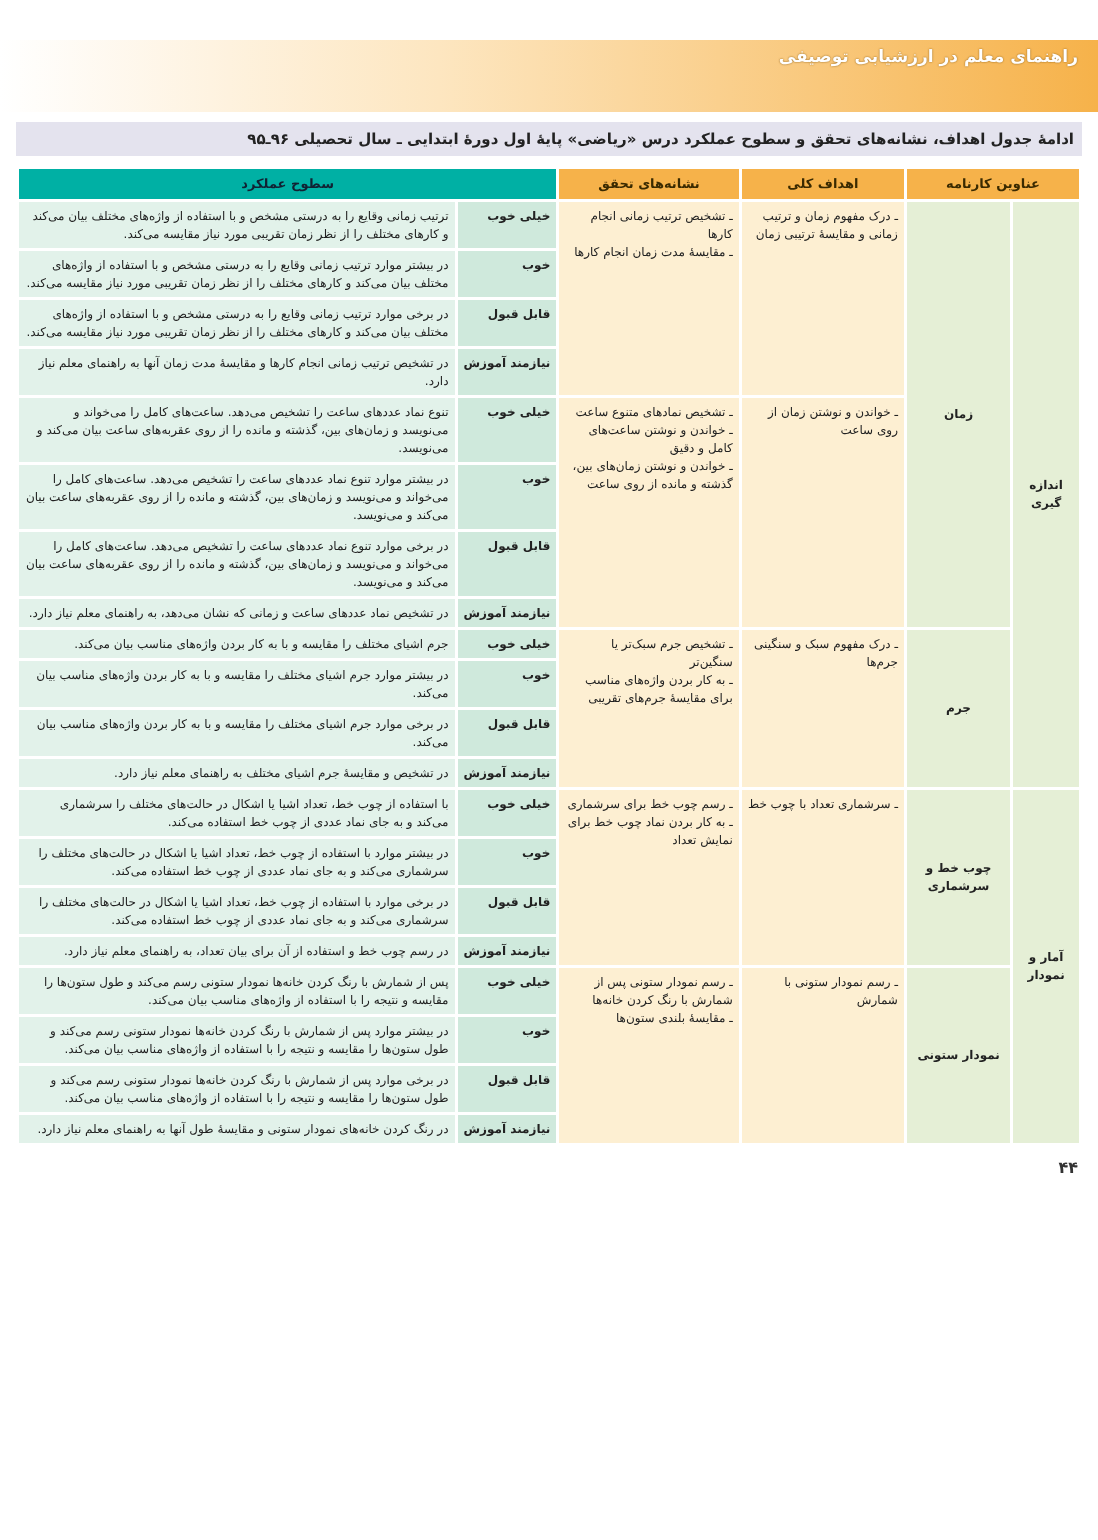راهنمای معلم در ارزشیابی توصیفی
ادامهٔ جدول اهداف، نشانه‌های تحقق و سطوح عملکرد درس «ریاضی» پایهٔ اول دورهٔ ابتدایی ـ سال تحصیلی ۹۶ـ۹۵
| عناوین کارنامه | | اهداف کلی | نشانه‌های تحقق | سطوح عملکرد | |
| --- | --- | --- | --- | --- | --- |
| اندازه گیری | زمان | ـ درک مفهوم زمان و ترتیب زمانی و مقایسهٔ ترتیبی زمان | ـ تشخیص ترتیب زمانی انجام کارها ـ مقایسهٔ مدت زمان انجام کارها | خیلی خوب | ترتیب زمانی وقایع را به درستی مشخص و با استفاده از واژه‌های مختلف بیان می‌کند و کارهای مختلف را از نظر زمان تقریبی مورد نیاز مقایسه می‌کند. |
| | | | | خوب | در بیشتر موارد ترتیب زمانی وقایع را به درستی مشخص و با استفاده از واژه‌های مختلف بیان می‌کند و کارهای مختلف را از نظر زمان تقریبی مورد نیاز مقایسه می‌کند. |
| | | | | قابل قبول | در برخی موارد ترتیب زمانی وقایع را به درستی مشخص و با استفاده از واژه‌های مختلف بیان می‌کند و کارهای مختلف را از نظر زمان تقریبی مورد نیاز مقایسه می‌کند. |
| | | | | نیازمند آموزش | در تشخیص ترتیب زمانی انجام کارها و مقایسهٔ مدت زمان آنها به راهنمای معلم نیاز دارد. |
| | | ـ خواندن و نوشتن زمان از روی ساعت | ـ تشخیص نمادهای متنوع ساعت ـ خواندن و نوشتن ساعت‌های کامل و دقیق ـ خواندن و نوشتن زمان‌های بین، گذشته و مانده از روی ساعت | خیلی خوب | تنوع نماد عددهای ساعت را تشخیص می‌دهد. ساعت‌های کامل را می‌خواند و می‌نویسد و زمان‌های بین، گذشته و مانده را از روی عقربه‌های ساعت بیان می‌کند و می‌نویسد. |
| | | | | خوب | در بیشتر موارد تنوع نماد عددهای ساعت را تشخیص می‌دهد. ساعت‌های کامل را می‌خواند و می‌نویسد و زمان‌های بین، گذشته و مانده را از روی عقربه‌های ساعت بیان می‌کند و می‌نویسد. |
| | | | | قابل قبول | در برخی موارد تنوع نماد عددهای ساعت را تشخیص می‌دهد. ساعت‌های کامل را می‌خواند و می‌نویسد و زمان‌های بین، گذشته و مانده را از روی عقربه‌های ساعت بیان می‌کند و می‌نویسد. |
| | | | | نیازمند آموزش | در تشخیص نماد عددهای ساعت و زمانی که نشان می‌دهد، به راهنمای معلم نیاز دارد. |
| | جرم | ـ درک مفهوم سبک و سنگینی جرم‌ها | ـ تشخیص جرم سبک‌تر یا سنگین‌تر ـ به کار بردن واژه‌های مناسب برای مقایسهٔ جرم‌های تقریبی | خیلی خوب | جرم اشیای مختلف را مقایسه و با به کار بردن واژه‌های مناسب بیان می‌کند. |
| | | | | خوب | در بیشتر موارد جرم اشیای مختلف را مقایسه و با به کار بردن واژه‌های مناسب بیان می‌کند. |
| | | | | قابل قبول | در برخی موارد جرم اشیای مختلف را مقایسه و با به کار بردن واژه‌های مناسب بیان می‌کند. |
| | | | | نیازمند آموزش | در تشخیص و مقایسهٔ جرم اشیای مختلف به راهنمای معلم نیاز دارد. |
| آمار و نمودار | چوب خط و سرشماری | ـ سرشماری تعداد با چوب خط | ـ رسم چوب خط برای سرشماری ـ به کار بردن نماد چوب خط برای نمایش تعداد | خیلی خوب | با استفاده از چوب خط، تعداد اشیا یا اشکال در حالت‌های مختلف را سرشماری می‌کند و به جای نماد عددی از چوب خط استفاده می‌کند. |
| | | | | خوب | در بیشتر موارد با استفاده از چوب خط، تعداد اشیا یا اشکال در حالت‌های مختلف را سرشماری می‌کند و به جای نماد عددی از چوب خط استفاده می‌کند. |
| | | | | قابل قبول | در برخی موارد با استفاده از چوب خط، تعداد اشیا یا اشکال در حالت‌های مختلف را سرشماری می‌کند و به جای نماد عددی از چوب خط استفاده می‌کند. |
| | | | | نیازمند آموزش | در رسم چوب خط و استفاده از آن برای بیان تعداد، به راهنمای معلم نیاز دارد. |
| | نمودار ستونی | ـ رسم نمودار ستونی با شمارش | ـ رسم نمودار ستونی پس از شمارش با رنگ کردن خانه‌ها ـ مقایسهٔ بلندی ستون‌ها | خیلی خوب | پس از شمارش با رنگ کردن خانه‌ها نمودار ستونی رسم می‌کند و طول ستون‌ها را مقایسه و نتیجه را با استفاده از واژه‌های مناسب بیان می‌کند. |
| | | | | خوب | در بیشتر موارد پس از شمارش با رنگ کردن خانه‌ها نمودار ستونی رسم می‌کند و طول ستون‌ها را مقایسه و نتیجه را با استفاده از واژه‌های مناسب بیان می‌کند. |
| | | | | قابل قبول | در برخی موارد پس از شمارش با رنگ کردن خانه‌ها نمودار ستونی رسم می‌کند و طول ستون‌ها را مقایسه و نتیجه را با استفاده از واژه‌های مناسب بیان می‌کند. |
| | | | | نیازمند آموزش | در رنگ کردن خانه‌های نمودار ستونی و مقایسهٔ طول آنها به راهنمای معلم نیاز دارد. |
۴۴